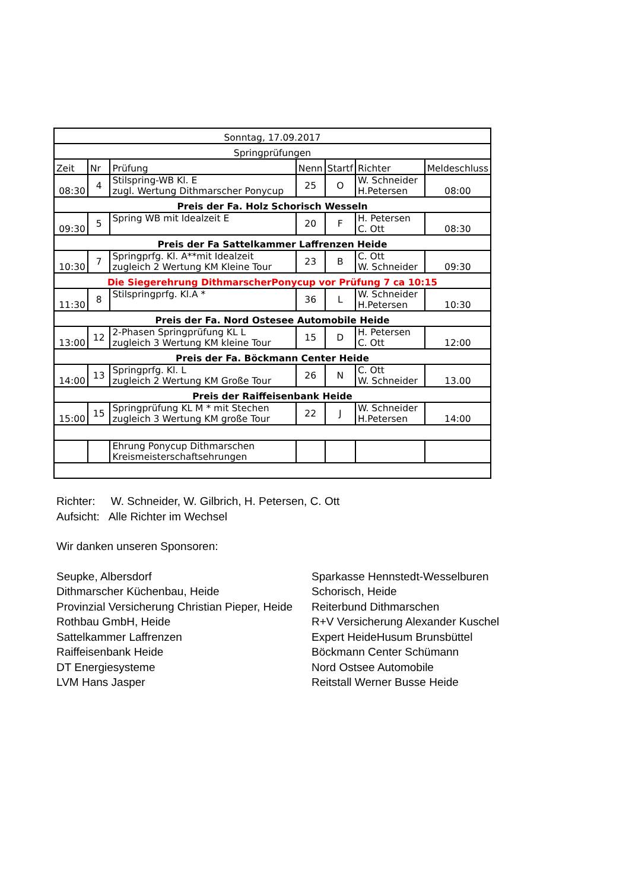| Sonntag, 17.09.2017 | | | | | | |
| Springprüfungen | | | | | | |
| Zeit | Nr | Prüfung | Nenn | Startf | Richter | Meldeschluss |
| 08:30 | 4 | Stilspring-WB Kl. E zugl. Wertung Dithmarscher Ponycup | 25 | O | W. Schneider H.Petersen | 08:00 |
| Preis der Fa. Holz Schorisch Wesseln | | | | | | |
| 09:30 | 5 | Spring WB mit Idealzeit E | 20 | F | H. Petersen C. Ott | 08:30 |
| Preis der Fa Sattelkammer Laffrenzen Heide | | | | | | |
| 10:30 | 7 | Springprfg. Kl. A**mit Idealzeit zugleich 2 Wertung KM Kleine Tour | 23 | B | C. Ott W. Schneider | 09:30 |
| Die Siegerehrung DithmarscherPonycup vor Prüfung 7 ca 10:15 | | | | | | |
| 11:30 | 8 | Stilspringprfg. Kl.A * | 36 | L | W. Schneider H.Petersen | 10:30 |
| Preis der Fa. Nord Ostesee Automobile Heide | | | | | | |
| 13:00 | 12 | 2-Phasen Springprüfung KL L zugleich 3 Wertung KM kleine Tour | 15 | D | H. Petersen C. Ott | 12:00 |
| Preis der Fa. Böckmann Center Heide | | | | | | |
| 14:00 | 13 | Springprfg. Kl. L zugleich 2 Wertung KM Große Tour | 26 | N | C. Ott W. Schneider | 13.00 |
| Preis der Raiffeisenbank Heide | | | | | | |
| 15:00 | 15 | Springprüfung KL M * mit Stechen zugleich 3 Wertung KM große Tour | 22 | J | W. Schneider H.Petersen | 14:00 |
| | | Ehrung Ponycup Dithmarschen Kreismeisterschaftsehrungen | | | | |
Richter: W. Schneider, W. Gilbrich, H. Petersen, C. Ott
Aufsicht: Alle Richter im Wechsel
Wir danken unseren Sponsoren:
Seupke, Albersdorf
Dithmarscher Küchenbau, Heide
Provinzial Versicherung Christian Pieper, Heide
Rothbau GmbH, Heide
Sattelkammer Laffrenzen
Raiffeisenbank Heide
DT Energiesysteme
LVM Hans Jasper
Sparkasse Hennstedt-Wesselburen
Schorisch, Heide
Reiterbund Dithmarschen
R+V Versicherung Alexander Kuschel
Expert HeideHusum Brunsbüttel
Böckmann Center Schümann
Nord Ostsee Automobile
Reitstall Werner Busse Heide